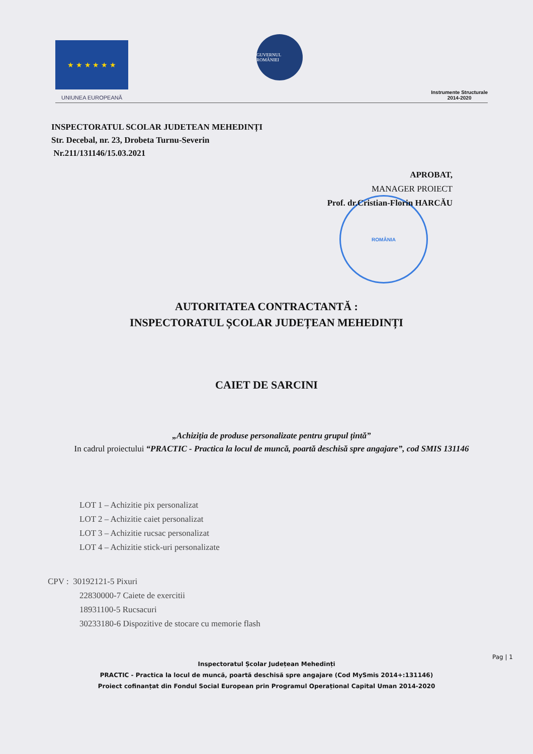★ ★ ★ ★ ★ ★
UNIUNEA EUROPEANĂ
GUVERNUL ROMÂNIEI
Instrumente Structurale
2014-2020
INSPECTORATUL SCOLAR JUDETEAN MEHEDINȚI
Str. Decebal, nr. 23, Drobeta Turnu-Severin
Nr.211/131146/15.03.2021
APROBAT,
MANAGER PROIECT
Prof. dr.Cristian-Florin HARCĂU
ROMÂNIA
AUTORITATEA CONTRACTANTĂ :
INSPECTORATUL ȘCOLAR JUDEȚEAN MEHEDINȚI
CAIET DE SARCINI
„Achiziția de produse personalizate pentru grupul țintă”
In cadrul proiectului “PRACTIC - Practica la locul de muncă, poartă deschisă spre angajare”, cod SMIS 131146
LOT 1 – Achizitie pix personalizat
LOT 2 – Achizitie caiet personalizat
LOT 3 – Achizitie rucsac personalizat
LOT 4 – Achizitie stick-uri personalizate
CPV : 30192121-5 Pixuri
22830000-7 Caiete de exercitii
18931100-5 Rucsacuri
30233180-6 Dispozitive de stocare cu memorie flash
Pag | 1
Inspectoratul Școlar Județean Mehedinți
PRACTIC - Practica la locul de muncă, poartă deschisă spre angajare (Cod MySmis 2014+:131146)
Proiect cofinanțat din Fondul Social European prin Programul Operațional Capital Uman 2014-2020